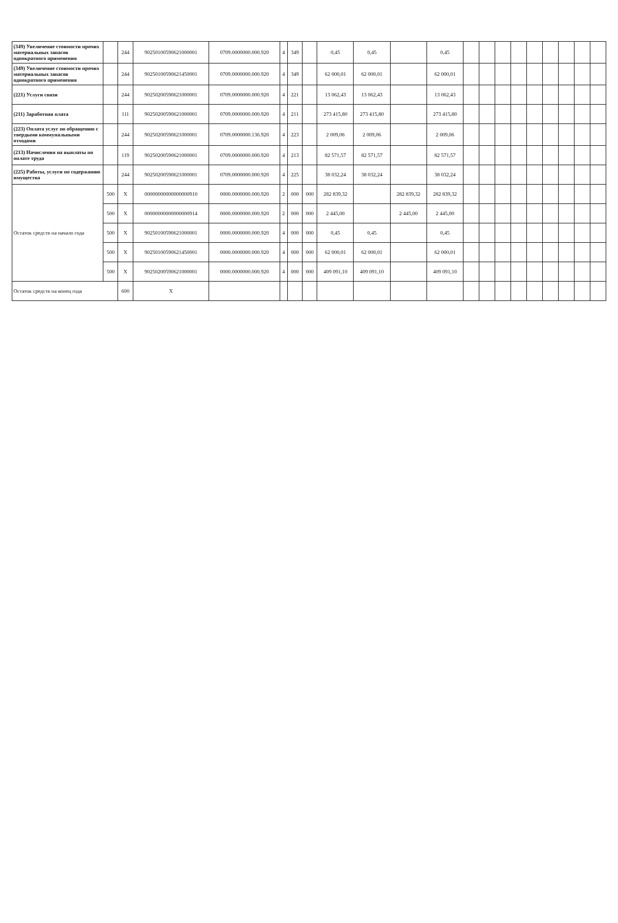| (349) Увеличение стоимости прочих материальных запасов однократного применения | | 244 | 90250100590621000001 | 0709.0000000.000.920 | 4 | 349 | | 0,45 | 0,45 | | 0,45 | | | | | | | | | |
| (349) Увеличение стоимости прочих материальных запасов однократного применения | | 244 | 90250100590621450001 | 0709.0000000.000.920 | 4 | 349 | | 62 000,01 | 62 000,01 | | 62 000,01 | | | | | | | | | |
| (221) Услуги связи | | 244 | 90250200590621000001 | 0709.0000000.000.920 | 4 | 221 | | 13 062,43 | 13 062,43 | | 13 062,43 | | | | | | | | | |
| (211) Заработная плата | | 111 | 90250200590621000001 | 0709.0000000.000.920 | 4 | 211 | | 273 415,80 | 273 415,80 | | 273 415,80 | | | | | | | | | |
| (223) Оплата услуг по обращению с твердыми коммунальными отходами | | 244 | 90250200590621000001 | 0709.0000000.136.920 | 4 | 223 | | 2 009,06 | 2 009,06 | | 2 009,06 | | | | | | | | | |
| (213) Начисления на выплаты по оплате труда | | 119 | 90250200590621000001 | 0709.0000000.000.920 | 4 | 213 | | 82 571,57 | 82 571,57 | | 82 571,57 | | | | | | | | | |
| (225) Работы, услуги по содержанию имущества | | 244 | 90250200590621000001 | 0709.0000000.000.920 | 4 | 225 | | 38 032,24 | 38 032,24 | | 38 032,24 | | | | | | | | | |
| Остаток средств на начало года | 500 | X | 00000000000000000910 | 0000.0000000.000.920 | 2 | 000 | 000 | 282 839,32 | | 282 839,32 | 282 839,32 | | | | | | | | | |
| | 500 | X | 00000000000000000914 | 0000.0000000.000.920 | 2 | 000 | 000 | 2 445,00 | | 2 445,00 | 2 445,00 | | | | | | | | | |
| | 500 | X | 90250100590621000001 | 0000.0000000.000.920 | 4 | 000 | 000 | 0,45 | 0,45 | | 0,45 | | | | | | | | | |
| | 500 | X | 90250100590621450001 | 0000.0000000.000.920 | 4 | 000 | 000 | 62 000,01 | 62 000,01 | | 62 000,01 | | | | | | | | | |
| | 500 | X | 90250200590621000001 | 0000.0000000.000.920 | 4 | 000 | 000 | 409 091,10 | 409 091,10 | | 409 091,10 | | | | | | | | | |
| Остаток средств на конец года | | 600 | X | | | | | | | | | | | | | | | | | |